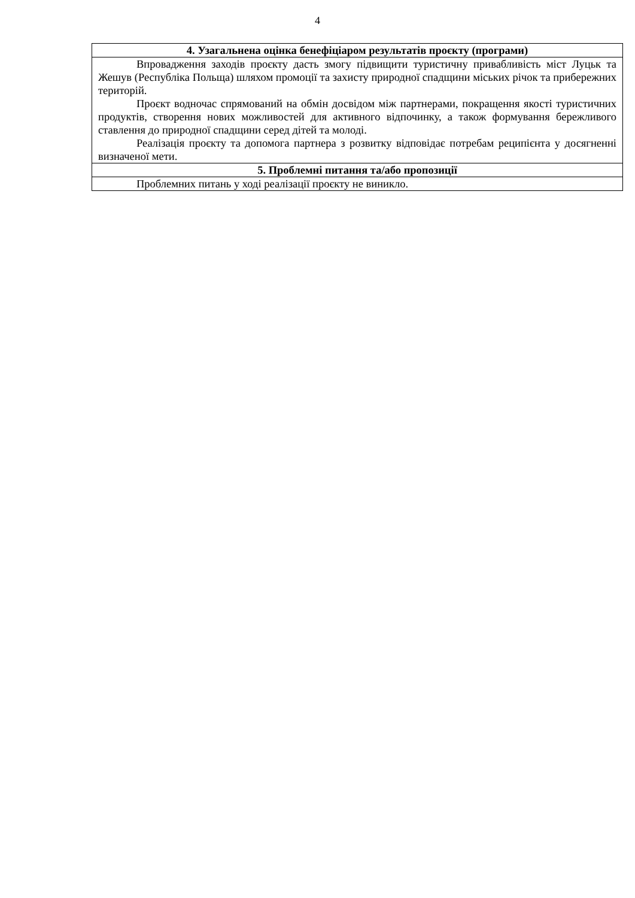4
| 4. Узагальнена оцінка бенефіціаром результатів проєкту (програми) |
| --- |
| Впровадження заходів проєкту дасть змогу підвищити туристичну привабливість міст Луцьк та Жешув (Республіка Польща) шляхом промоції та захисту природної спадщини міських річок та прибережних територій. Проєкт водночас спрямований на обмін досвідом між партнерами, покращення якості туристичних продуктів, створення нових можливостей для активного відпочинку, а також формування бережливого ставлення до природної спадщини серед дітей та молоді. Реалізація проєкту та допомога партнера з розвитку відповідає потребам реципієнта у досягненні визначеної мети. |
| 5. Проблемні питання та/або пропозиції |
| Проблемних питань у ході реалізації проєкту не виникло. |